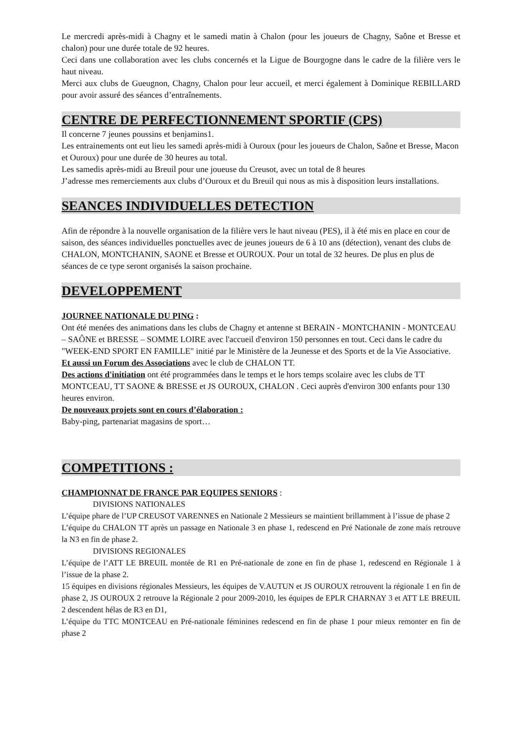Le mercredi après-midi à Chagny et le samedi matin à Chalon (pour les joueurs de Chagny, Saône et Bresse et chalon) pour une durée totale de 92 heures.
Ceci dans une collaboration avec les clubs concernés et la Ligue de Bourgogne dans le cadre de la filière vers le haut niveau.
Merci aux clubs de Gueugnon, Chagny, Chalon pour leur accueil, et merci également à Dominique REBILLARD pour avoir assuré des séances d’entraînements.
CENTRE DE PERFECTIONNEMENT SPORTIF (CPS)
Il concerne 7 jeunes poussins et benjamins1.
Les entrainements ont eut lieu les samedi après-midi à Ouroux (pour les joueurs de Chalon, Saône et Bresse, Macon et Ouroux) pour une durée de 30 heures au total.
Les samedis après-midi au Breuil pour une joueuse du Creusot, avec un total de 8 heures
J’adresse mes remerciements aux clubs d’Ouroux et du Breuil qui nous as mis à disposition leurs installations.
SEANCES INDIVIDUELLES DETECTION
Afin de répondre à la nouvelle organisation de la filière vers le haut niveau (PES), il à été mis en place en cour de saison, des séances individuelles ponctuelles avec de jeunes joueurs de 6 à 10 ans (détection), venant des clubs de CHALON, MONTCHANIN, SAONE et Bresse et OUROUX. Pour un total de 32 heures. De plus en plus de séances de ce type seront organisés la saison prochaine.
DEVELOPPEMENT
JOURNEE NATIONALE DU PING :
Ont été menées des animations dans les clubs de Chagny et antenne st BERAIN - MONTCHANIN - MONTCEAU – SAÔNE et BRESSE – SOMME LOIRE avec l'accueil d'environ 150 personnes en tout. Ceci dans le cadre du "WEEK-END SPORT EN FAMILLE" initié par le Ministère de la Jeunesse et des Sports et de la Vie Associative.
Et aussi un Forum des Associations avec le club de CHALON TT.
Des actions d'initiation ont été programmées dans le temps et le hors temps scolaire avec les clubs de TT MONTCEAU, TT SAONE & BRESSE et JS OUROUX, CHALON . Ceci auprès d'environ 300 enfants pour 130 heures environ.
De nouveaux projets sont en cours d’élaboration :
Baby-ping, partenariat magasins de sport…
COMPETITIONS :
CHAMPIONNAT DE FRANCE PAR EQUIPES SENIORS :
DIVISIONS NATIONALES
L’équipe phare de l’UP CREUSOT VARENNES en Nationale 2 Messieurs se maintient brillamment à l’issue de phase 2
L’équipe du CHALON TT après un passage en Nationale 3 en phase 1, redescend en Pré Nationale de zone mais retrouve la N3 en fin de phase 2.
DIVISIONS REGIONALES
L’équipe de l’ATT LE BREUIL montée de R1 en Pré-nationale de zone en fin de phase 1, redescend en Régionale 1 à l’issue de la phase 2.
15 équipes en divisions régionales Messieurs, les équipes de V.AUTUN et JS OUROUX retrouvent la régionale 1 en fin de phase 2, JS OUROUX 2 retrouve la Régionale 2 pour 2009-2010, les équipes de EPLR CHARNAY 3 et ATT LE BREUIL 2 descendent hélas de R3 en D1,
L’équipe du TTC MONTCEAU en Pré-nationale féminines redescend en fin de phase 1 pour mieux remonter en fin de phase 2